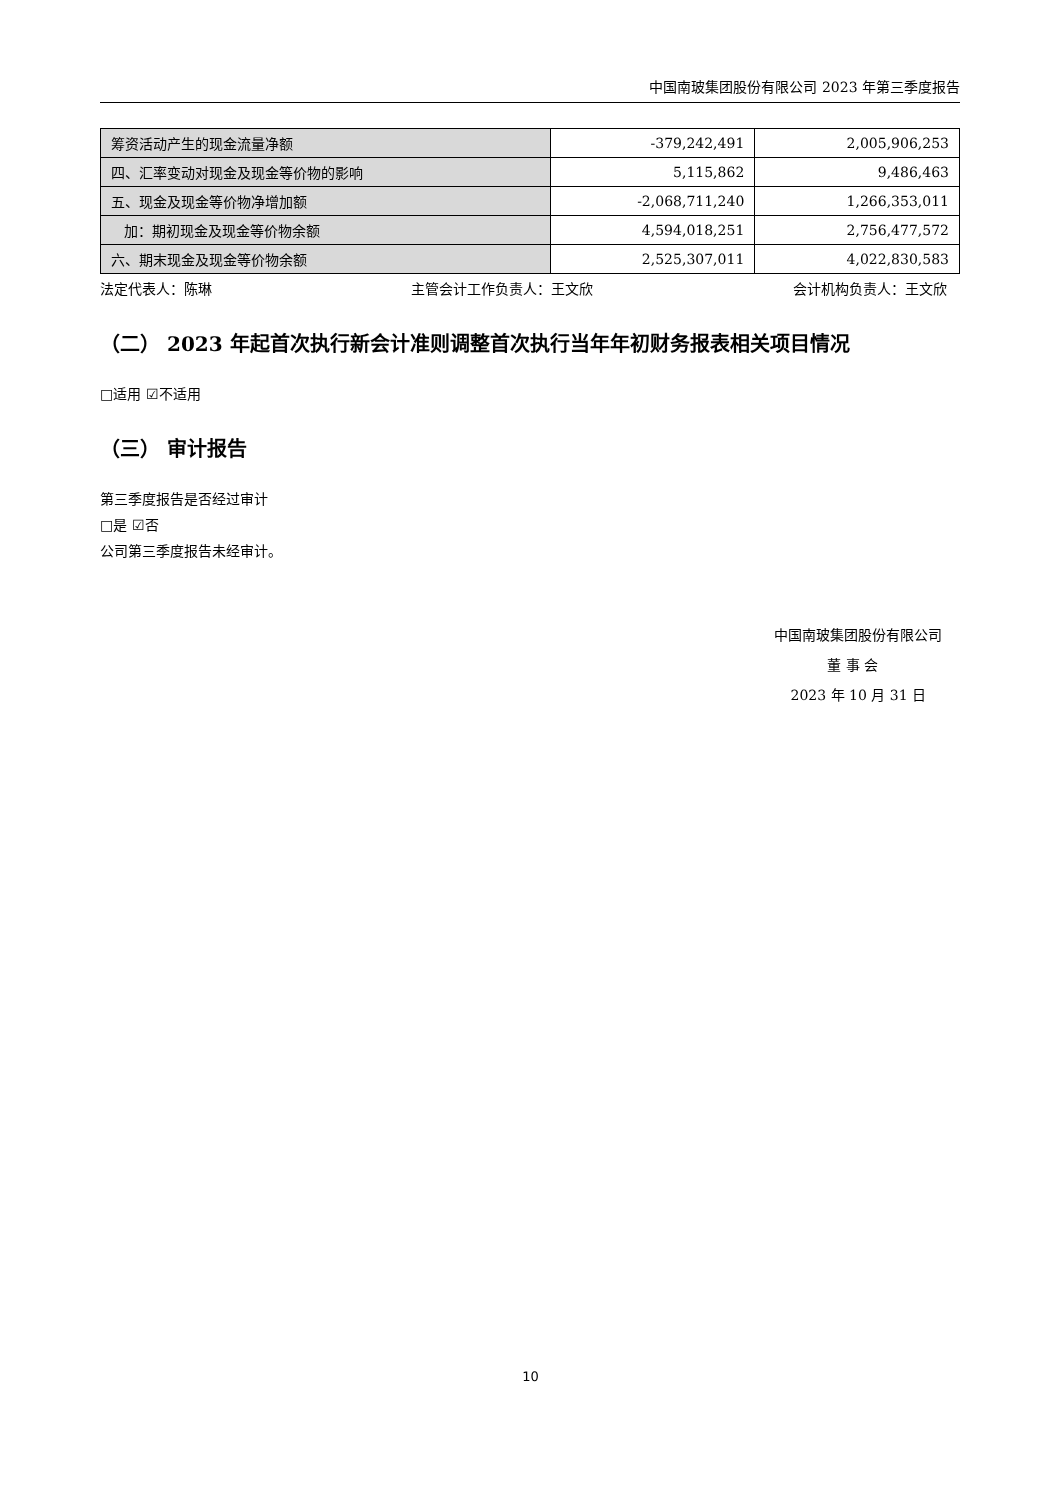中国南玻集团股份有限公司 2023 年第三季度报告
| 筹资活动产生的现金流量净额 | -379,242,491 | 2,005,906,253 |
| 四、汇率变动对现金及现金等价物的影响 | 5,115,862 | 9,486,463 |
| 五、现金及现金等价物净增加额 | -2,068,711,240 | 1,266,353,011 |
| 加：期初现金及现金等价物余额 | 4,594,018,251 | 2,756,477,572 |
| 六、期末现金及现金等价物余额 | 2,525,307,011 | 4,022,830,583 |
法定代表人：陈琳 主管会计工作负责人：王文欣 会计机构负责人：王文欣
（二） 2023 年起首次执行新会计准则调整首次执行当年年初财务报表相关项目情况
□适用 ☑不适用
（三） 审计报告
第三季度报告是否经过审计
□是 ☑否
公司第三季度报告未经审计。
中国南玻集团股份有限公司
董 事 会
2023 年 10 月 31 日
10